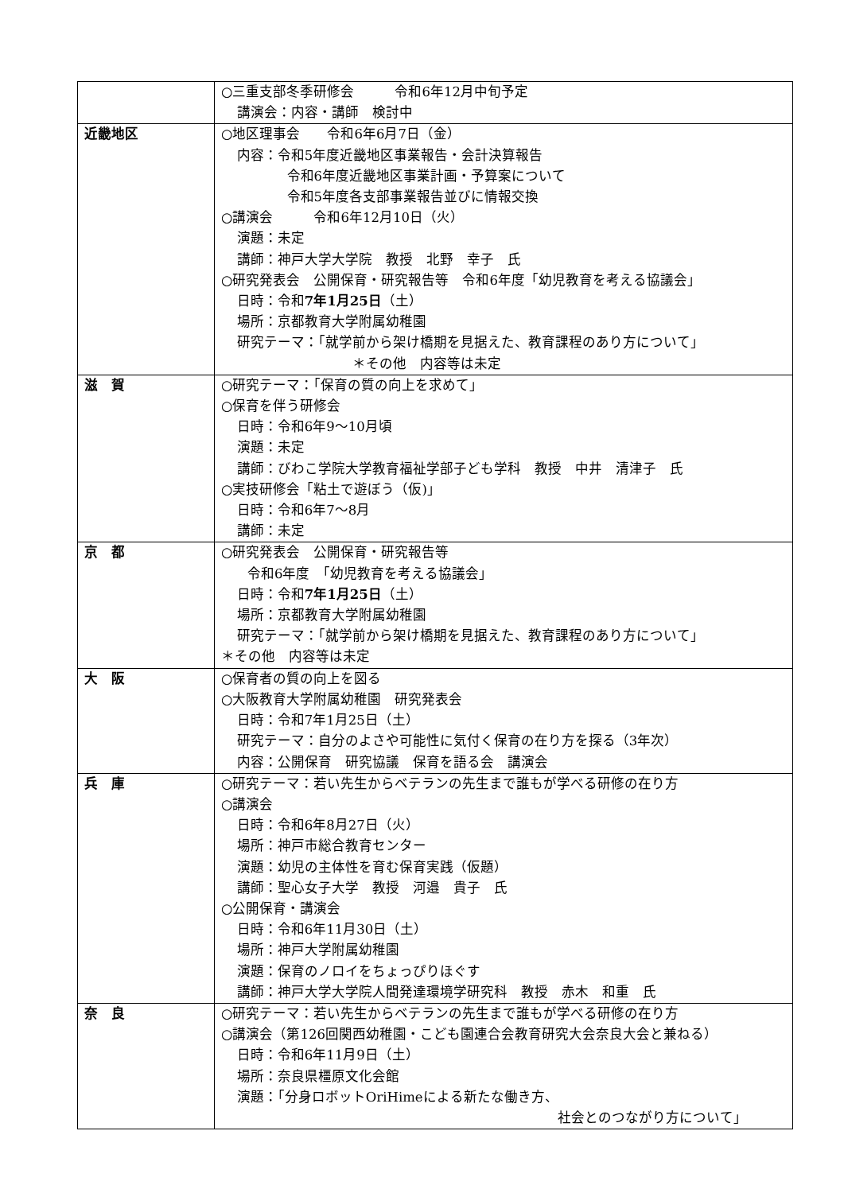| | ○三重支部冬季研修会 令和6年12月中旬予定 講演会：内容・講師 検討中 |
| 近畿地区 | ○地区理事会 令和6年6月7日（金） 内容：令和5年度近畿地区事業報告・会計決算報告 令和6年度近畿地区事業計画・予算案について 令和5年度各支部事業報告並びに情報交換 ○講演会 令和6年12月10日（火） 演題：未定 講師：神戸大学大学院 教授 北野 幸子 氏 ○研究発表会 公開保育・研究報告等 令和6年度「幼児教育を考える協議会」 日時：令和 7年1月25日 （土） 場所：京都教育大学附属幼稚園 研究テーマ：「就学前から架け橋期を見据えた、教育課程のあり方について」 ＊その他 内容等は未定 |
| 滋 賀 | ○研究テーマ：「保育の質の向上を求めて」 ○保育を伴う研修会 日時：令和6年9〜10月頃 演題：未定 講師：びわこ学院大学教育福祉学部子ども学科 教授 中井 清津子 氏 ○実技研修会「粘土で遊ぼう（仮)」 日時：令和6年7〜8月 講師：未定 |
| 京 都 | ○研究発表会 公開保育・研究報告等 令和6年度 「幼児教育を考える協議会」 日時：令和 7年1月25日 （土） 場所：京都教育大学附属幼稚園 研究テーマ：「就学前から架け橋期を見据えた、教育課程のあり方について」 ＊その他 内容等は未定 |
| 大 阪 | ○保育者の質の向上を図る ○大阪教育大学附属幼稚園 研究発表会 日時：令和7年1月25日（土） 研究テーマ：自分のよさや可能性に気付く保育の在り方を探る（3年次） 内容：公開保育 研究協議 保育を語る会 講演会 |
| 兵 庫 | ○研究テーマ：若い先生からベテランの先生まで誰もが学べる研修の在り方 ○講演会 日時：令和6年8月27日（火） 場所：神戸市総合教育センター 演題：幼児の主体性を育む保育実践（仮題） 講師：聖心女子大学 教授 河邉 貴子 氏 ○公開保育・講演会 日時：令和6年11月30日（土） 場所：神戸大学附属幼稚園 演題：保育のノロイをちょっぴりほぐす 講師：神戸大学大学院人間発達環境学研究科 教授 赤木 和重 氏 |
| 奈 良 | ○研究テーマ：若い先生からベテランの先生まで誰もが学べる研修の在り方 ○講演会（第126回関西幼稚園・こども園連合会教育研究大会奈良大会と兼ねる） 日時：令和6年11月9日（土） 場所：奈良県橿原文化会館 演題：「分身ロボットOriHimeによる新たな働き方、 社会とのつながり方について」 |